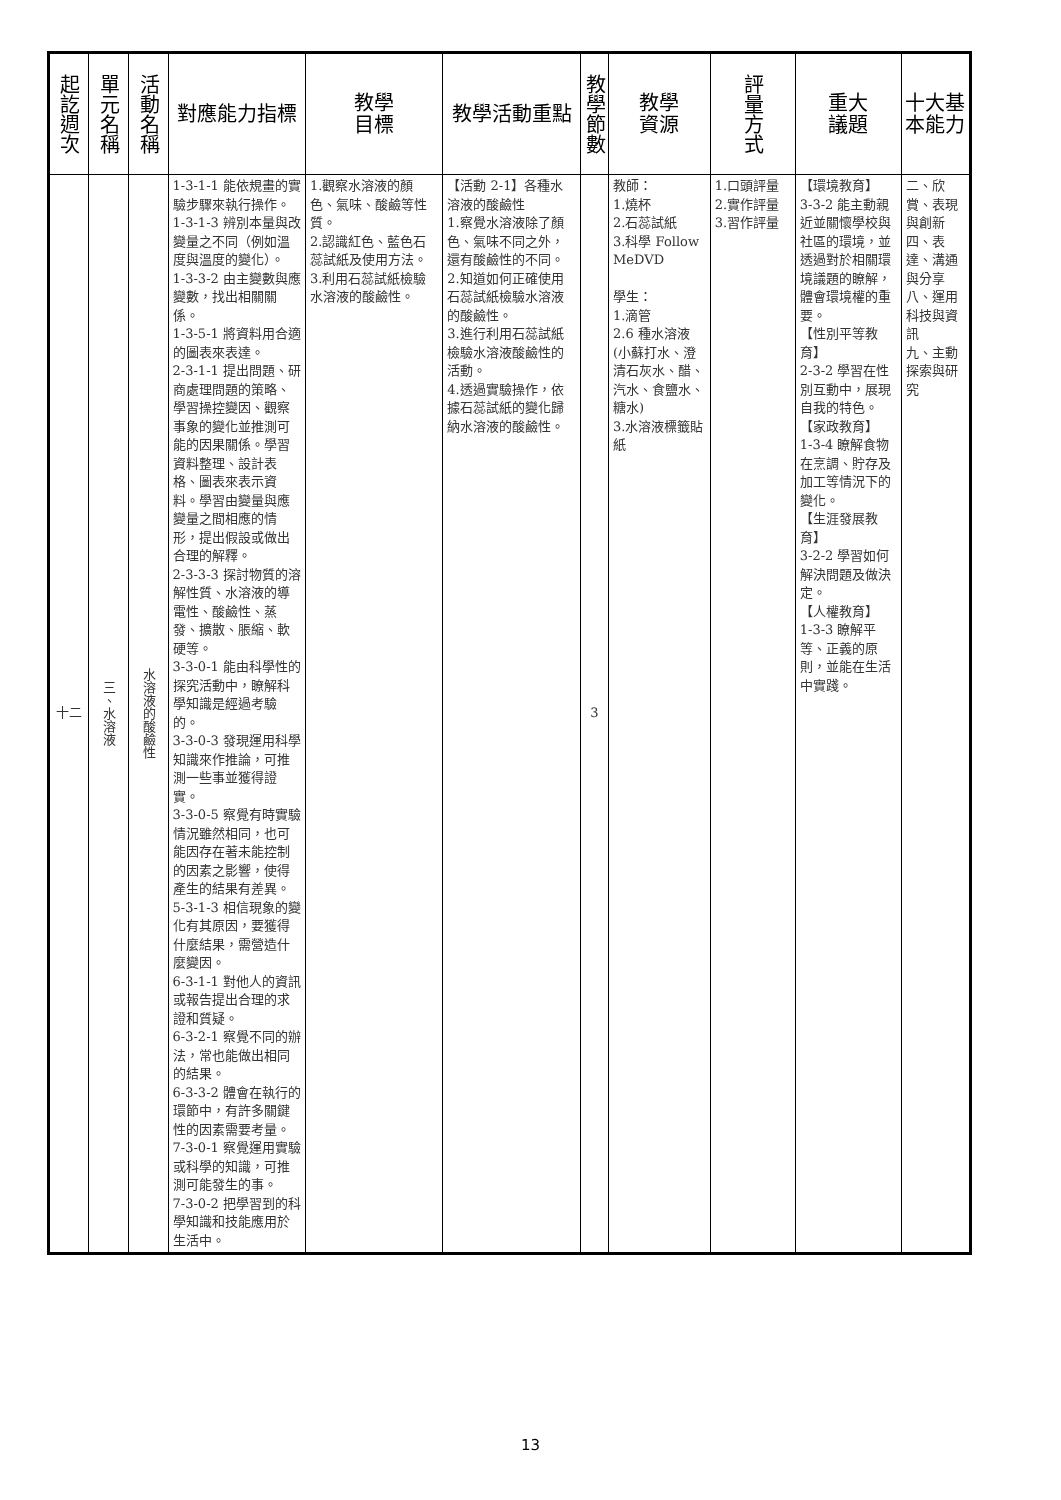| 起訖週次 | 單元名稱 | 活動名稱 | 對應能力指標 | 教學 目標 | 教學活動重點 | 教學節數 | 教學 資源 | 評量方式 | 重大 議題 | 十大基本能力 |
| --- | --- | --- | --- | --- | --- | --- | --- | --- | --- | --- |
| 十二 | 三、水溶液 | 水溶液的酸鹼性 | 1-3-1-1 能依規畫的實驗步驟來執行操作。 1-3-1-3 辨別本量與改變量之不同（例如溫度與溫度的變化）。 1-3-3-2 由主變數與應變數，找出相關關係。 1-3-5-1 將資料用合適的圖表來表達。 2-3-1-1 提出問題、研商處理問題的策略、學習操控變因、觀察事象的變化並推測可能的因果關係。學習資料整理、設計表格、圖表來表示資料。學習由變量與應變量之間相應的情形，提出假設或做出合理的解釋。 2-3-3-3 探討物質的溶解性質、水溶液的導電性、酸鹼性、蒸發、擴散、脹縮、軟硬等。 3-3-0-1 能由科學性的探究活動中，瞭解科學知識是經過考驗的。 3-3-0-3 發現運用科學知識來作推論，可推測一些事並獲得證實。 3-3-0-5 察覺有時實驗情況雖然相同，也可能因存在著未能控制的因素之影響，使得產生的結果有差異。 5-3-1-3 相信現象的變化有其原因，要獲得什麼結果，需營造什麼變因。 6-3-1-1 對他人的資訊或報告提出合理的求證和質疑。 6-3-2-1 察覺不同的辦法，常也能做出相同的結果。 6-3-3-2 體會在執行的環節中，有許多關鍵性的因素需要考量。 7-3-0-1 察覺運用實驗或科學的知識，可推測可能發生的事。 7-3-0-2 把學習到的科學知識和技能應用於生活中。 | 1.觀察水溶液的顏色、氣味、酸鹼等性質。 2.認識紅色、藍色石蕊試紙及使用方法。 3.利用石蕊試紙檢驗水溶液的酸鹼性。 | 【活動 2-1】各種水溶液的酸鹼性 1.察覺水溶液除了顏色、氣味不同之外，還有酸鹼性的不同。 2.知道如何正確使用石蕊試紙檢驗水溶液的酸鹼性。 3.進行利用石蕊試紙檢驗水溶液酸鹼性的活動。 4.透過實驗操作，依據石蕊試紙的變化歸納水溶液的酸鹼性。 | 3 | 教師： 1.燒杯 2.石蕊試紙 3.科學 Follow MeDVD 學生： 1.滴管 2.6 種水溶液(小蘇打水、澄清石灰水、醋、汽水、食鹽水、糖水) 3.水溶液標籤貼紙 | 1.口頭評量 2.實作評量 3.習作評量 | 【環境教育】 3-3-2 能主動親近並關懷學校與社區的環境，並透過對於相關環境議題的瞭解，體會環境權的重要。 【性別平等教育】 2-3-2 學習在性別互動中，展現自我的特色。 【家政教育】 1-3-4 瞭解食物在烹調、貯存及加工等情況下的變化。 【生涯發展教育】 3-2-2 學習如何解決問題及做決定。 【人權教育】 1-3-3 瞭解平等、正義的原則，並能在生活中實踐。 | 二、欣賞、表現與創新 四、表達、溝通與分享 八、運用科技與資訊 九、主動探索與研究 |
13